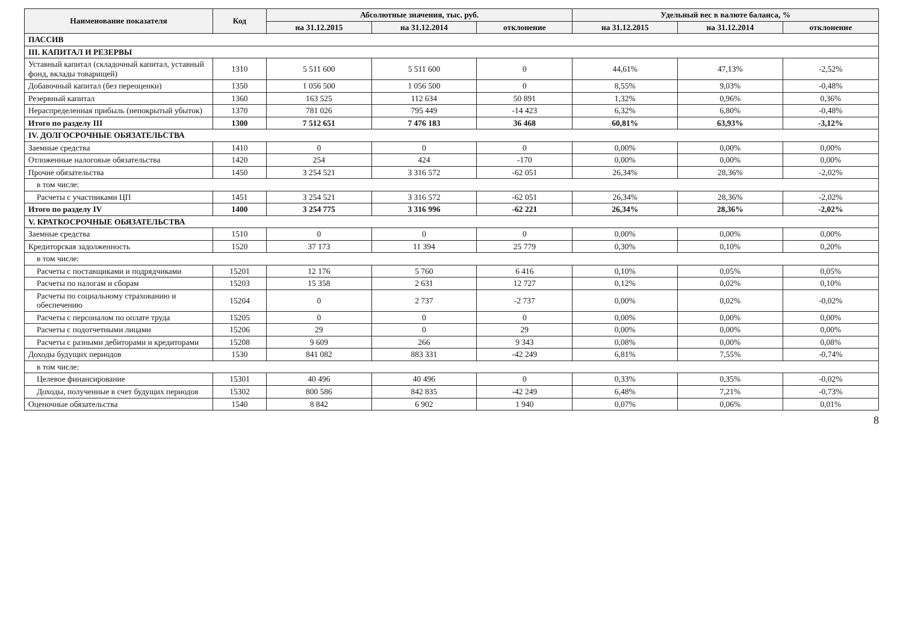| Наименование показателя | Код | Абсолютные значения, тыс. руб. | | | Удельный вес в валюте баланса, % | | |
| --- | --- | --- | --- | --- | --- | --- | --- |
| | | на 31.12.2015 | на 31.12.2014 | отклонение | на 31.12.2015 | на 31.12.2014 | отклонение |
| ПАССИВ | | | | | | | |
| III. КАПИТАЛ И РЕЗЕРВЫ | | | | | | | |
| Уставный капитал (складочный капитал, уставный фонд, вклады товарищей) | 1310 | 5 511 600 | 5 511 600 | 0 | 44,61% | 47,13% | -2,52% |
| Добавочный капитал (без переоценки) | 1350 | 1 056 500 | 1 056 500 | 0 | 8,55% | 9,03% | -0,48% |
| Резервный капитал | 1360 | 163 525 | 112 634 | 50 891 | 1,32% | 0,96% | 0,36% |
| Нераспределенная прибыль (непокрытый убыток) | 1370 | 781 026 | 795 449 | -14 423 | 6,32% | 6,80% | -0,48% |
| Итого по разделу III | 1300 | 7 512 651 | 7 476 183 | 36 468 | 60,81% | 63,93% | -3,12% |
| IV. ДОЛГОСРОЧНЫЕ ОБЯЗАТЕЛЬСТВА | | | | | | | |
| Заемные средства | 1410 | 0 | 0 | 0 | 0,00% | 0,00% | 0,00% |
| Отложенные налоговые обязательства | 1420 | 254 | 424 | -170 | 0,00% | 0,00% | 0,00% |
| Прочие обязательства | 1450 | 3 254 521 | 3 316 572 | -62 051 | 26,34% | 28,36% | -2,02% |
| в том числе: | | | | | | | |
| Расчеты с участниками ЦП | 1451 | 3 254 521 | 3 316 572 | -62 051 | 26,34% | 28,36% | -2,02% |
| Итого по разделу IV | 1400 | 3 254 775 | 3 316 996 | -62 221 | 26,34% | 28,36% | -2,02% |
| V. КРАТКОСРОЧНЫЕ ОБЯЗАТЕЛЬСТВА | | | | | | | |
| Заемные средства | 1510 | 0 | 0 | 0 | 0,00% | 0,00% | 0,00% |
| Кредиторская задолженность | 1520 | 37 173 | 11 394 | 25 779 | 0,30% | 0,10% | 0,20% |
| в том числе: | | | | | | | |
| Расчеты с поставщиками и подрядчиками | 15201 | 12 176 | 5 760 | 6 416 | 0,10% | 0,05% | 0,05% |
| Расчеты по налогам и сборам | 15203 | 15 358 | 2 631 | 12 727 | 0,12% | 0,02% | 0,10% |
| Расчеты по социальному страхованию и обеспечению | 15204 | 0 | 2 737 | -2 737 | 0,00% | 0,02% | -0,02% |
| Расчеты с персоналом по оплате труда | 15205 | 0 | 0 | 0 | 0,00% | 0,00% | 0,00% |
| Расчеты с подотчетными лицами | 15206 | 29 | 0 | 29 | 0,00% | 0,00% | 0,00% |
| Расчеты с разными дебиторами и кредиторами | 15208 | 9 609 | 266 | 9 343 | 0,08% | 0,00% | 0,08% |
| Доходы будущих периодов | 1530 | 841 082 | 883 331 | -42 249 | 6,81% | 7,55% | -0,74% |
| в том числе: | | | | | | | |
| Целевое финансирование | 15301 | 40 496 | 40 496 | 0 | 0,33% | 0,35% | -0,02% |
| Доходы, полученные в счет будущих периодов | 15302 | 800 586 | 842 835 | -42 249 | 6,48% | 7,21% | -0,73% |
| Оценочные обязательства | 1540 | 8 842 | 6 902 | 1 940 | 0,07% | 0,06% | 0,01% |
8